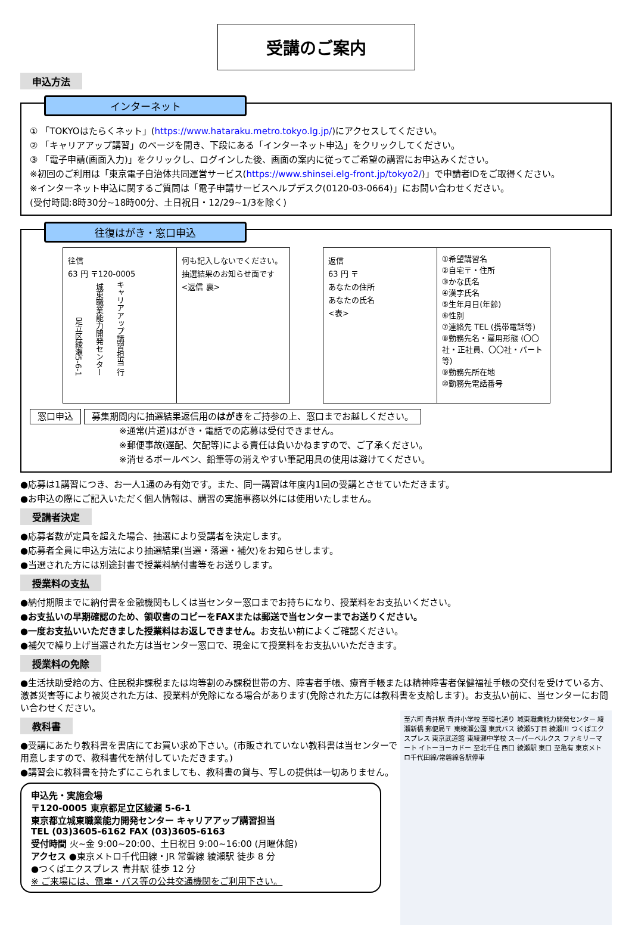受講のご案内
申込方法
インターネット
① 「TOKYOはたらくネット」(https://www.hataraku.metro.tokyo.lg.jp/)にアクセスしてください。
② 「キャリアアップ講習」のページを開き、下段にある「インターネット申込」をクリックしてください。
③ 「電子申請(画面入力)」をクリックし、ログインした後、画面の案内に従ってご希望の講習にお申込みください。
※初回のご利用は「東京電子自治体共同運営サービス(https://www.shinsei.elg-front.jp/tokyo2/)」で申請者IDをご取得ください。
※インターネット申込に関するご質問は「電子申請サービスヘルプデスク(0120-03-0664)」にお問い合わせください。
(受付時間:8時30分~18時00分、土日祝日・12/29~1/3を除く)
往復はがき・窓口申込
往信
63 円 〒120-0005
足立区綾瀬5-6-1 城東職業能力開発センター キャリアアップ講習担当 行
何も記入しないでください。
抽選結果のお知らせ面です
<返信 裏>
返信
63 円 〒
あなたの住所
あなたの氏名
<表>
①希望講習名
②自宅〒・住所
③かな氏名
④漢字氏名
⑤生年月日(年齢)
⑥性別
⑦連絡先 TEL (携帯電話等)
⑧勤務先名・雇用形態 (〇〇社・正社員、〇〇社・パート等)
⑨勤務先所在地
⑩勤務先電話番号
窓口申込 募集期間内に抽選結果返信用のはがきをご持参の上、窓口までお越しください。
※通常(片道)はがき・電話での応募は受付できません。
※郵便事故(遅配、欠配等)による責任は負いかねますので、ご了承ください。
※消せるボールペン、鉛筆等の消えやすい筆記用具の使用は避けてください。
●応募は1講習につき、お一人1通のみ有効です。また、同一講習は年度内1回の受講とさせていただきます。
●お申込の際にご記入いただく個人情報は、講習の実施事務以外には使用いたしません。
受講者決定
●応募者数が定員を超えた場合、抽選により受講者を決定します。
●応募者全員に申込方法により抽選結果(当選・落選・補欠)をお知らせします。
●当選された方には別途封書で授業料納付書等をお送りします。
授業料の支払
●納付期限までに納付書を金融機関もしくは当センター窓口までお持ちになり、授業料をお支払いください。
●お支払いの早期確認のため、領収書のコピーをFAXまたは郵送で当センターまでお送りください。
●一度お支払いいただきました授業料はお返しできません。お支払い前によくご確認ください。
●補欠で繰り上げ当選された方は当センター窓口で、現金にて授業料をお支払いいただきます。
授業料の免除
●生活扶助受給の方、住民税非課税または均等割のみ課税世帯の方、障害者手帳、療育手帳または精神障害者保健福祉手帳の交付を受けている方、激甚災害等により被災された方は、授業料が免除になる場合があります(免除された方には教科書を支給します)。お支払い前に、当センターにお問い合わせください。
至六町 青井駅 青井小学校 至環七通り 城東職業能力開発センター 綾瀬新橋 郵便局〒 東綾瀬公園 東武バス 綾瀬5丁目 綾瀬川 つくばエクスプレス 東京武道館 東綾瀬中学校 スーパーベルクス ファミリーマート イトーヨーカドー 至北千住 西口 綾瀬駅 東口 至亀有 東京メトロ千代田線/常磐線各駅停車
教科書
●受講にあたり教科書を書店にてお買い求め下さい。(市販されていない教科書は当センターで用意しますので、教科書代を納付していただきます。)
●講習会に教科書を持たずにこられましても、教科書の貸与、写しの提供は一切ありません。
申込先・実施会場
〒120-0005 東京都足立区綾瀬 5-6-1
東京都立城東職業能力開発センター キャリアアップ講習担当
TEL (03)3605-6162 FAX (03)3605-6163
受付時間 火~金 9:00~20:00、土日祝日 9:00~16:00 (月曜休館)
アクセス ●東京メトロ千代田線・JR 常磐線 綾瀬駅 徒歩 8 分
●つくばエクスプレス 青井駅 徒歩 12 分
※ ご来場には、電車・バス等の公共交通機関をご利用下さい。